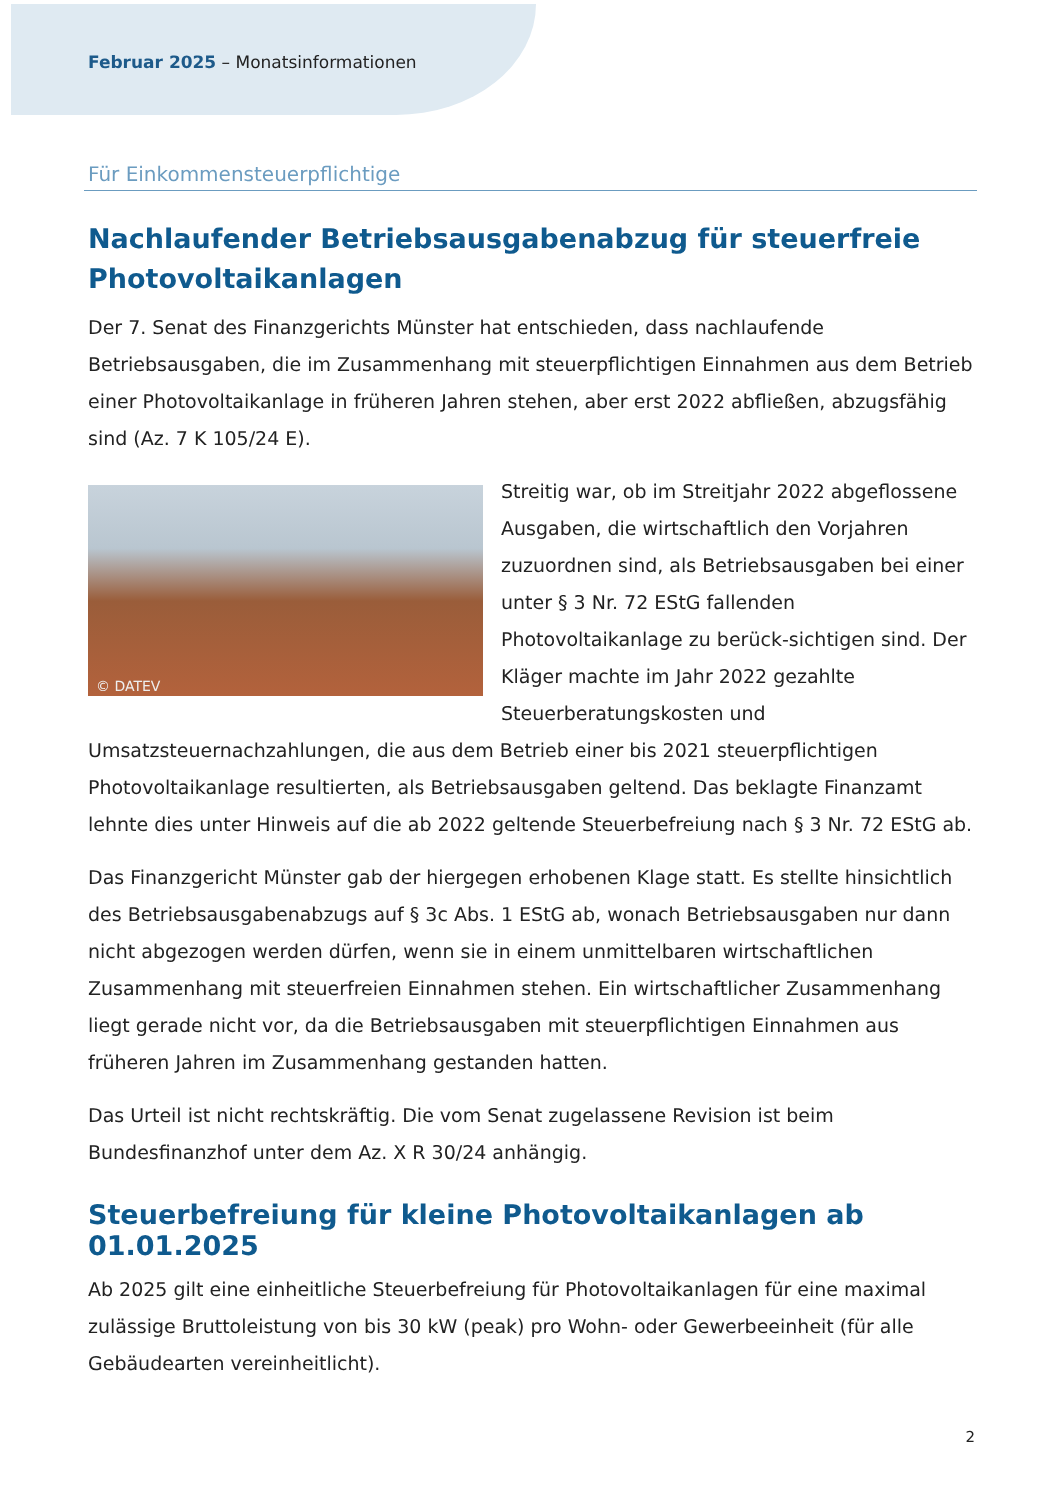Februar 2025 – Monatsinformationen
Für Einkommensteuerpflichtige
Nachlaufender Betriebsausgabenabzug für steuerfreie Photovoltaikanlagen
Der 7. Senat des Finanzgerichts Münster hat entschieden, dass nachlaufende Betriebsausgaben, die im Zusammenhang mit steuerpflichtigen Einnahmen aus dem Betrieb einer Photovoltaikanlage in früheren Jahren stehen, aber erst 2022 abfließen, abzugsfähig sind (Az. 7 K 105/24 E).
© DATEV
Streitig war, ob im Streitjahr 2022 abgeflossene Ausgaben, die wirtschaftlich den Vorjahren zuzuordnen sind, als Betriebsaus­gaben bei einer unter § 3 Nr. 72 EStG fallenden Photovoltaikanlage zu berück-sichtigen sind. Der Kläger machte im Jahr 2022 gezahlte Steuerberatungskosten und Umsatzsteuernachzahlungen, die aus dem Betrieb einer bis 2021 steuerpflichtigen Photovoltaikanlage resultierten, als Betriebsausgaben geltend. Das beklagte Finanzamt lehnte dies unter Hinweis auf die ab 2022 geltende Steuerbefreiung nach § 3 Nr. 72 EStG ab.
Das Finanzgericht Münster gab der hiergegen erhobenen Klage statt. Es stellte hinsichtlich des Betriebsausgabenabzugs auf § 3c Abs. 1 EStG ab, wonach Betriebsausgaben nur dann nicht abgezogen werden dürfen, wenn sie in einem unmittelbaren wirtschaftlichen Zusammenhang mit steuerfreien Einnahmen stehen. Ein wirtschaftlicher Zusammenhang liegt gerade nicht vor, da die Betriebsausgaben mit steuerpflichtigen Einnahmen aus früheren Jahren im Zusammenhang gestanden hatten.
Das Urteil ist nicht rechtskräftig. Die vom Senat zugelassene Revision ist beim Bundesfinanzhof unter dem Az. X R 30/24 anhängig.
Steuerbefreiung für kleine Photovoltaikanlagen ab 01.01.2025
Ab 2025 gilt eine einheitliche Steuerbefreiung für Photovoltaikanlagen für eine maximal zulässige Bruttoleistung von bis 30 kW (peak) pro Wohn- oder Gewerbeeinheit (für alle Gebäudearten vereinheitlicht).
2